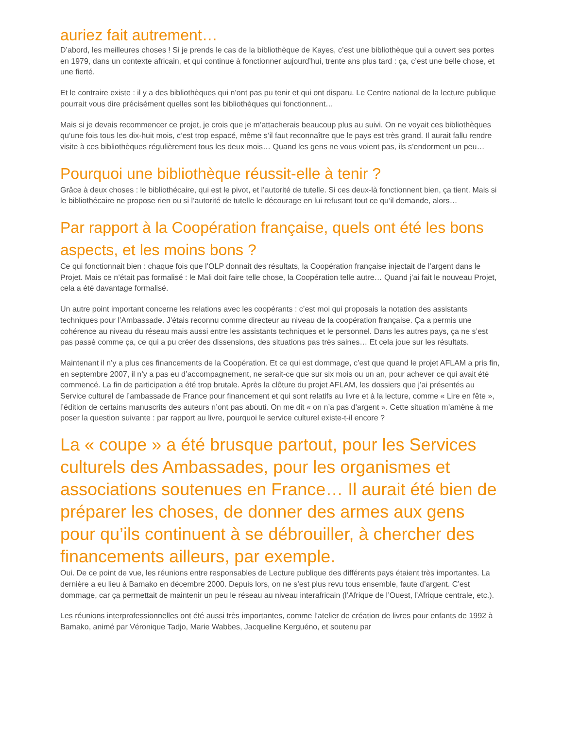auriez fait autrement…
D’abord, les meilleures choses ! Si je prends le cas de la bibliothèque de Kayes, c’est une bibliothèque qui a ouvert ses portes en 1979, dans un contexte africain, et qui continue à fonctionner aujourd’hui, trente ans plus tard : ça, c’est une belle chose, et une fierté.
Et le contraire existe : il y a des bibliothèques qui n’ont pas pu tenir et qui ont disparu. Le Centre national de la lecture publique pourrait vous dire précisément quelles sont les bibliothèques qui fonctionnent…
Mais si je devais recommencer ce projet, je crois que je m’attacherais beaucoup plus au suivi. On ne voyait ces bibliothèques qu’une fois tous les dix-huit mois, c’est trop espacé, même s’il faut reconnaître que le pays est très grand. Il aurait fallu rendre visite à ces bibliothèques régulièrement tous les deux mois… Quand les gens ne vous voient pas, ils s’endorment un peu…
Pourquoi une bibliothèque réussit-elle à tenir ?
Grâce à deux choses : le bibliothécaire, qui est le pivot, et l’autorité de tutelle. Si ces deux-là fonctionnent bien, ça tient. Mais si le bibliothécaire ne propose rien ou si l’autorité de tutelle le décourage en lui refusant tout ce qu’il demande, alors…
Par rapport à la Coopération française, quels ont été les bons aspects, et les moins bons ?
Ce qui fonctionnait bien : chaque fois que l’OLP donnait des résultats, la Coopération française injectait de l’argent dans le Projet. Mais ce n’était pas formalisé : le Mali doit faire telle chose, la Coopération telle autre… Quand j’ai fait le nouveau Projet, cela a été davantage formalisé.
Un autre point important concerne les relations avec les coopérants : c’est moi qui proposais la notation des assistants techniques pour l’Ambassade. J’étais reconnu comme directeur au niveau de la coopération française. Ça a permis une cohérence au niveau du réseau mais aussi entre les assistants techniques et le personnel. Dans les autres pays, ça ne s’est pas passé comme ça, ce qui a pu créer des dissensions, des situations pas très saines… Et cela joue sur les résultats.
Maintenant il n’y a plus ces financements de la Coopération. Et ce qui est dommage, c’est que quand le projet AFLAM a pris fin, en septembre 2007, il n’y a pas eu d’accompagnement, ne serait-ce que sur six mois ou un an, pour achever ce qui avait été commencé. La fin de participation a été trop brutale. Après la clôture du projet AFLAM, les dossiers que j’ai présentés au Service culturel de l’ambassade de France pour financement et qui sont relatifs au livre et à la lecture, comme « Lire en fête », l’édition de certains manuscrits des auteurs n’ont pas abouti. On me dit « on n’a pas d’argent ». Cette situation m’amène à me poser la question suivante : par rapport au livre, pourquoi le service culturel existe-t-il encore ?
La « coupe » a été brusque partout, pour les Services culturels des Ambassades, pour les organismes et associations soutenues en France… Il aurait été bien de préparer les choses, de donner des armes aux gens pour qu’ils continuent à se débrouiller, à chercher des financements ailleurs, par exemple.
Oui. De ce point de vue, les réunions entre responsables de Lecture publique des différents pays étaient très importantes. La dernière a eu lieu à Bamako en décembre 2000. Depuis lors, on ne s’est plus revu tous ensemble, faute d’argent. C’est dommage, car ça permettait de maintenir un peu le réseau au niveau interafricain (l’Afrique de l’Ouest, l’Afrique centrale, etc.).
Les réunions interprofessionnelles ont été aussi très importantes, comme l’atelier de création de livres pour enfants de 1992 à Bamako, animé par Véronique Tadjo, Marie Wabbes, Jacqueline Kerguéno, et soutenu par